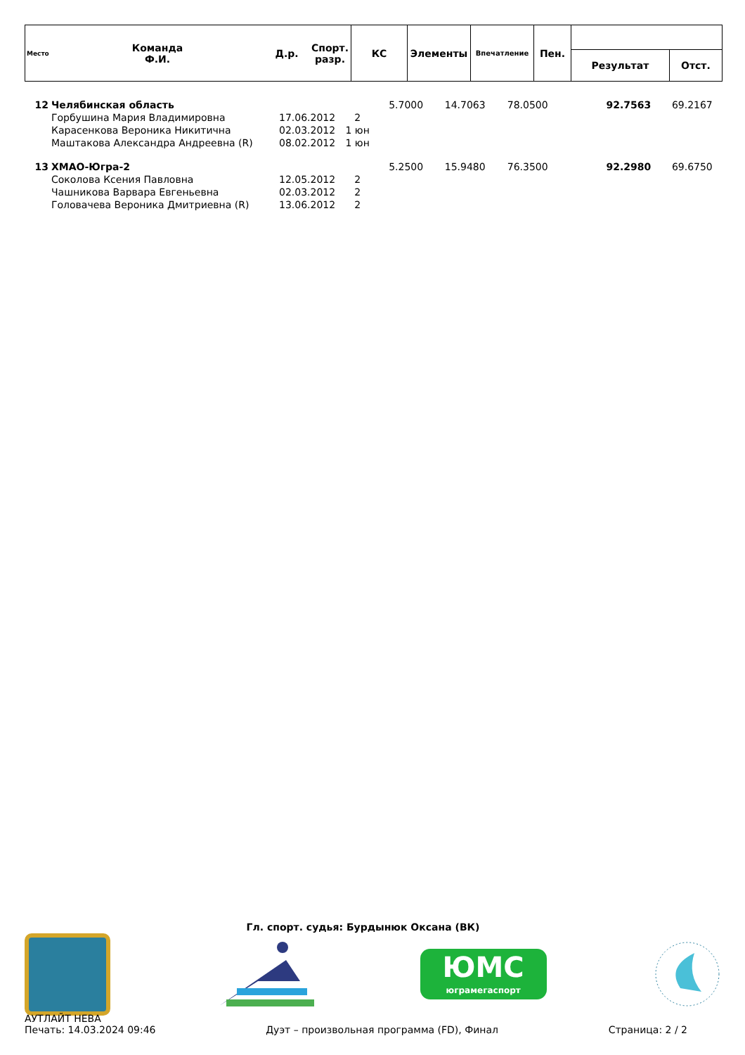| Место | Команда Ф.И. | Д.р. | Спорт. разр. | КС | Элементы | Впечатление | Пен. | | |
| | | | | | | | | Результат | Отст. |
| 12 | Челябинская область | | | 5.7000 | 14.7063 | 78.0500 | | 92.7563 | 69.2167 |
| | Горбушина Мария Владимировна | 17.06.2012 | 2 | | | | | | |
| | Карасенкова Вероника Никитична | 02.03.2012 | 1 юн | | | | | | |
| | Маштакова Александра Андреевна (R) | 08.02.2012 | 1 юн | | | | | | |
| 13 | ХМАО-Югра-2 | | | 5.2500 | 15.9480 | 76.3500 | | 92.2980 | 69.6750 |
| | Соколова Ксения Павловна | 12.05.2012 | 2 | | | | | | |
| | Чашникова Варвара Евгеньевна | 02.03.2012 | 2 | | | | | | |
| | Головачева Вероника Дмитриевна (R) | 13.06.2012 | 2 | | | | | | |
Гл. спорт. судья: Бурдынюк Оксана (ВК)
ЮМС
юграмегаспорт
АУТЛАЙТ НЕВА
Печать: 14.03.2024 09:46 Дуэт – произвольная программа (FD), Финал Страница: 2 / 2